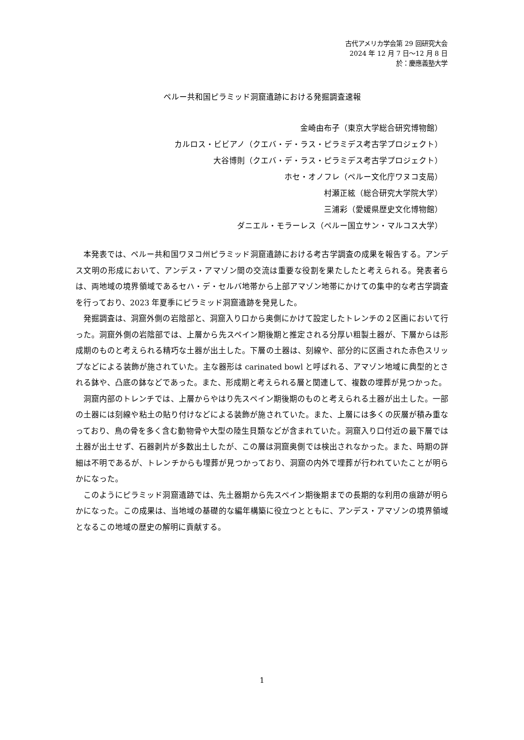古代アメリカ学会第 29 回研究大会
2024 年 12 月 7 日～12 月 8 日
於：慶應義塾大学
ペルー共和国ピラミッド洞窟遺跡における発掘調査速報
金崎由布子（東京大学総合研究博物館）
カルロス・ビビアノ（クエバ・デ・ラス・ピラミデス考古学プロジェクト）
大谷博則（クエバ・デ・ラス・ピラミデス考古学プロジェクト）
ホセ・オノフレ（ペルー文化庁ワヌコ支局）
村瀬正絃（総合研究大学院大学）
三浦彩（愛媛県歴史文化博物館）
ダニエル・モラーレス（ペルー国立サン・マルコス大学）
本発表では、ペルー共和国ワヌコ州ピラミッド洞窟遺跡における考古学調査の成果を報告する。アンデス文明の形成において、アンデス・アマゾン間の交流は重要な役割を果たしたと考えられる。発表者らは、両地域の境界領域であるセハ・デ・セルバ地帯から上部アマゾン地帯にかけての集中的な考古学調査を行っており、2023 年夏季にピラミッド洞窟遺跡を発見した。
発掘調査は、洞窟外側の岩陰部と、洞窟入り口から奥側にかけて設定したトレンチの２区画において行った。洞窟外側の岩陰部では、上層から先スペイン期後期と推定される分厚い粗製土器が、下層からは形成期のものと考えられる精巧な土器が出土した。下層の土器は、刻線や、部分的に区画された赤色スリップなどによる装飾が施されていた。主な器形は carinated bowl と呼ばれる、アマゾン地域に典型的とされる鉢や、凸底の鉢などであった。また、形成期と考えられる層と関連して、複数の埋葬が見つかった。
洞窟内部のトレンチでは、上層からやはり先スペイン期後期のものと考えられる土器が出土した。一部の土器には刻線や粘土の貼り付けなどによる装飾が施されていた。また、上層には多くの灰層が積み重なっており、鳥の骨を多く含む動物骨や大型の陸生貝類などが含まれていた。洞窟入り口付近の最下層では土器が出土せず、石器剥片が多数出土したが、この層は洞窟奥側では検出されなかった。また、時期の詳細は不明であるが、トレンチからも埋葬が見つかっており、洞窟の内外で埋葬が行われていたことが明らかになった。
このようにピラミッド洞窟遺跡では、先土器期から先スペイン期後期までの長期的な利用の痕跡が明らかになった。この成果は、当地域の基礎的な編年構築に役立つとともに、アンデス・アマゾンの境界領域となるこの地域の歴史の解明に貢献する。
1